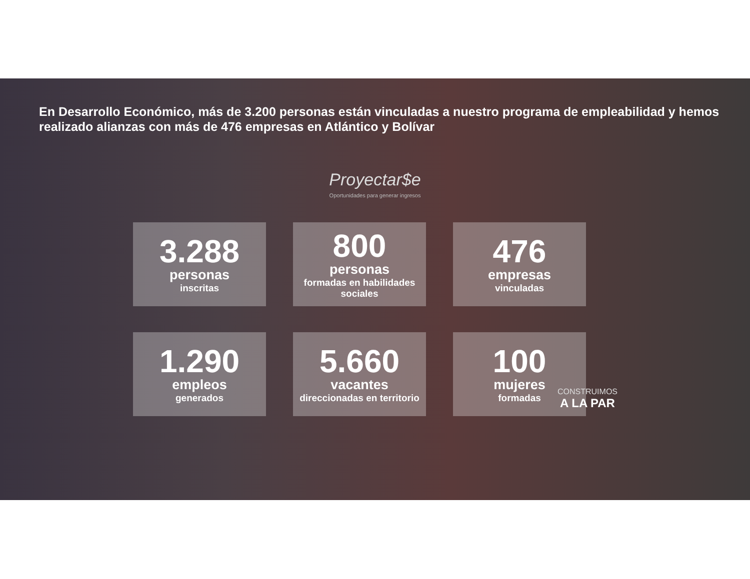En Desarrollo Económico, más de 3.200 personas están vinculadas a nuestro programa de empleabilidad y hemos realizado alianzas con más de 476 empresas en Atlántico y Bolívar
Proyectar$e
Oportunidades para generar ingresos
3.288
personas
inscritas
800
personas
formadas en habilidades sociales
476
empresas
vinculadas
1.290
empleos
generados
5.660
vacantes
direccionadas en territorio
100
mujeres
formadas
CONSTRUIMOS
A LA PAR